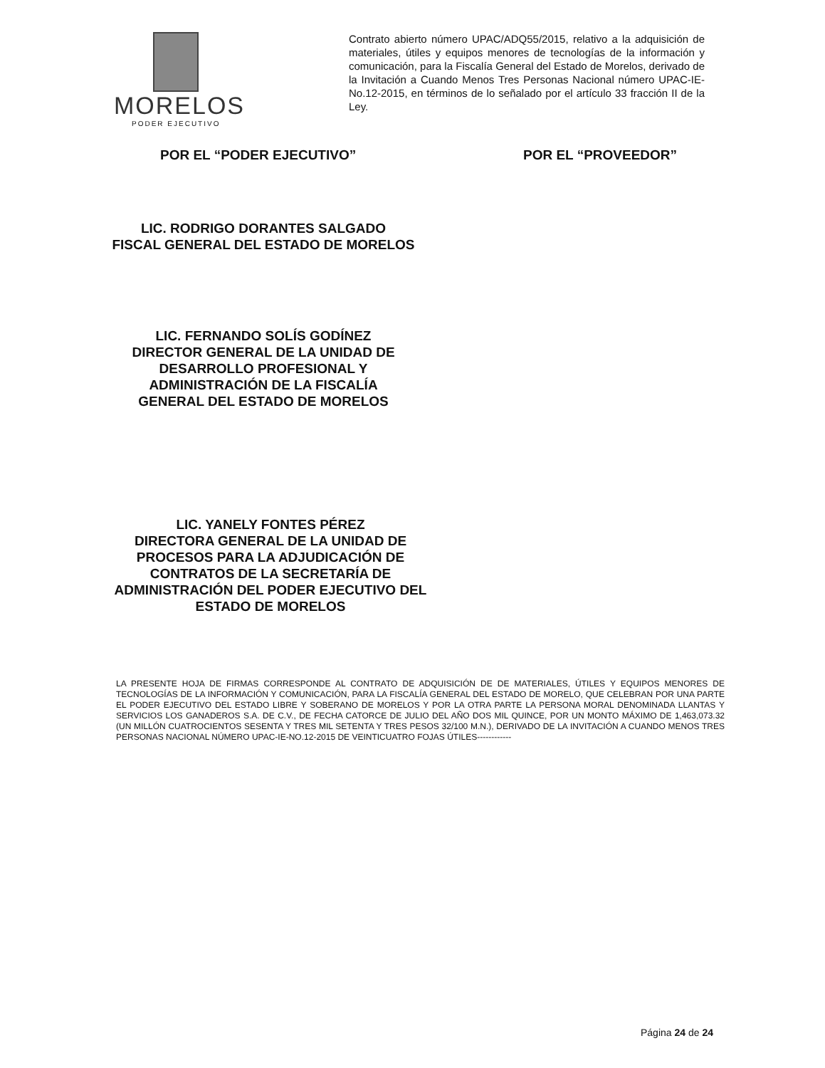MORELOS
PODER EJECUTIVO
Contrato abierto número UPAC/ADQ55/2015, relativo a la adquisición de materiales, útiles y equipos menores de tecnologías de la información y comunicación, para la Fiscalía General del Estado de Morelos, derivado de la Invitación a Cuando Menos Tres Personas Nacional número UPAC-IE-No.12-2015, en términos de lo señalado por el artículo 33 fracción II de la Ley.
POR EL “PODER EJECUTIVO” POR EL “PROVEEDOR”
LIC. RODRIGO DORANTES SALGADO
FISCAL GENERAL DEL ESTADO DE MORELOS
LIC. FERNANDO SOLÍS GODÍNEZ
DIRECTOR GENERAL DE LA UNIDAD DE DESARROLLO PROFESIONAL Y ADMINISTRACIÓN DE LA FISCALÍA GENERAL DEL ESTADO DE MORELOS
LIC. YANELY FONTES PÉREZ
DIRECTORA GENERAL DE LA UNIDAD DE PROCESOS PARA LA ADJUDICACIÓN DE CONTRATOS DE LA SECRETARÍA DE ADMINISTRACIÓN DEL PODER EJECUTIVO DEL ESTADO DE MORELOS
LA PRESENTE HOJA DE FIRMAS CORRESPONDE AL CONTRATO DE ADQUISICIÓN DE DE MATERIALES, ÚTILES Y EQUIPOS MENORES DE TECNOLOGÍAS DE LA INFORMACIÓN Y COMUNICACIÓN, PARA LA FISCALÍA GENERAL DEL ESTADO DE MORELO, QUE CELEBRAN POR UNA PARTE EL PODER EJECUTIVO DEL ESTADO LIBRE Y SOBERANO DE MORELOS Y POR LA OTRA PARTE LA PERSONA MORAL DENOMINADA LLANTAS Y SERVICIOS LOS GANADEROS S.A. DE C.V., DE FECHA CATORCE DE JULIO DEL AÑO DOS MIL QUINCE, POR UN MONTO MÁXIMO DE 1,463,073.32 (UN MILLÓN CUATROCIENTOS SESENTA Y TRES MIL SETENTA Y TRES PESOS 32/100 M.N.), DERIVADO DE LA INVITACIÓN A CUANDO MENOS TRES PERSONAS NACIONAL NÚMERO UPAC-IE-NO.12-2015 DE VEINTICUATRO FOJAS ÚTILES------------
Página 24 de 24